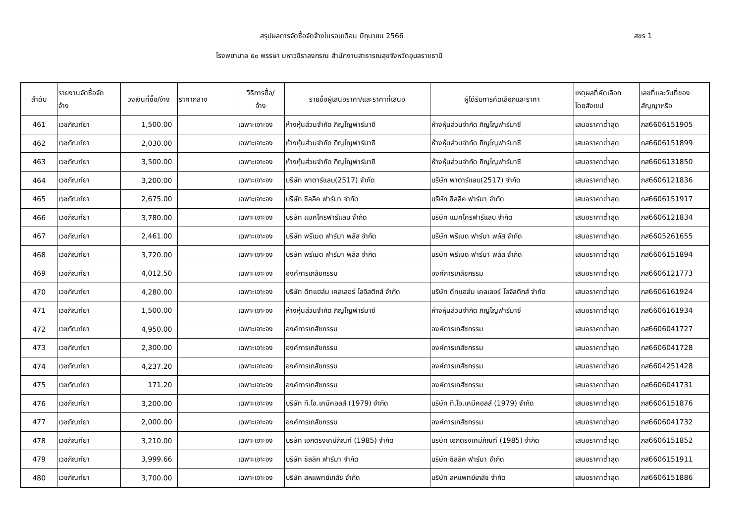สรุปผลการจัดซื้อจัดจ้างในรอบเดือน มิถุนายน 2566 สขร 1
โรงพยาบาล ๕๐ พรรษา มหาวชิราลงกรณ สำนักงานสาธารณสุขจังหวัดอุบลราชธานี
| ลำดับ | รายงานจัดซื้อจัด จ้าง | วงเงินที่ซื้อ/จ้าง | ราคากลาง | วิธีการซื้อ/ จ้าง | รายชื่อผู้เสนอราคา/และราคาที่เสนอ | ผู้ได้รับการคัดเลือกและราคา | เหตุผลที่คัดเลือก โดยสังเขป | เลขที่และวันที่ของ สัญญาหรือ |
| --- | --- | --- | --- | --- | --- | --- | --- | --- |
| 461 | เวชภัณฑ์ยา | 1,500.00 | | เฉพาะเจาะจง | ห้างหุ้นส่วนจำกัด ภิญโญฟาร์มาซี | ห้างหุ้นส่วนจำกัด ภิญโญฟาร์มาซี | เสนอราคาต่ำสุด | ภส6606151905 |
| 462 | เวชภัณฑ์ยา | 2,030.00 | | เฉพาะเจาะจง | ห้างหุ้นส่วนจำกัด ภิญโญฟาร์มาซี | ห้างหุ้นส่วนจำกัด ภิญโญฟาร์มาซี | เสนอราคาต่ำสุด | ภส6606151899 |
| 463 | เวชภัณฑ์ยา | 3,500.00 | | เฉพาะเจาะจง | ห้างหุ้นส่วนจำกัด ภิญโญฟาร์มาซี | ห้างหุ้นส่วนจำกัด ภิญโญฟาร์มาซี | เสนอราคาต่ำสุด | ภส6606131850 |
| 464 | เวชภัณฑ์ยา | 3,200.00 | | เฉพาะเจาะจง | บริษัท พาตาร์แลบ(2517) จำกัด | บริษัท พาตาร์แลบ(2517) จำกัด | เสนอราคาต่ำสุด | ภส6606121836 |
| 465 | เวชภัณฑ์ยา | 2,675.00 | | เฉพาะเจาะจง | บริษัท ซิลลิค ฟาร์มา จำกัด | บริษัท ซิลลิค ฟาร์มา จำกัด | เสนอราคาต่ำสุด | ภส6606151917 |
| 466 | เวชภัณฑ์ยา | 3,780.00 | | เฉพาะเจาะจง | บริษัท แมคโครฟาร์แลบ จำกัด | บริษัท แมคโครฟาร์แลบ จำกัด | เสนอราคาต่ำสุด | ภส6606121834 |
| 467 | เวชภัณฑ์ยา | 2,461.00 | | เฉพาะเจาะจง | บริษัท พรีเมด ฟาร์มา พลัส จำกัด | บริษัท พรีเมด ฟาร์มา พลัส จำกัด | เสนอราคาต่ำสุด | ภส6605261655 |
| 468 | เวชภัณฑ์ยา | 3,720.00 | | เฉพาะเจาะจง | บริษัท พรีเมด ฟาร์มา พลัส จำกัด | บริษัท พรีเมด ฟาร์มา พลัส จำกัด | เสนอราคาต่ำสุด | ภส6606151894 |
| 469 | เวชภัณฑ์ยา | 4,012.50 | | เฉพาะเจาะจง | องค์การเภสัชกรรม | องค์การเภสัชกรรม | เสนอราคาต่ำสุด | ภส6606121773 |
| 470 | เวชภัณฑ์ยา | 4,280.00 | | เฉพาะเจาะจง | บริษัท ดีทแฮล์ม เคลเลอร์ โลจิสติกส์ จำกัด | บริษัท ดีทแฮล์ม เคลเลอร์ โลจิสติกส์ จำกัด | เสนอราคาต่ำสุด | ภส6606161924 |
| 471 | เวชภัณฑ์ยา | 1,500.00 | | เฉพาะเจาะจง | ห้างหุ้นส่วนจำกัด ภิญโญฟาร์มาซี | ห้างหุ้นส่วนจำกัด ภิญโญฟาร์มาซี | เสนอราคาต่ำสุด | ภส6606161934 |
| 472 | เวชภัณฑ์ยา | 4,950.00 | | เฉพาะเจาะจง | องค์การเภสัชกรรม | องค์การเภสัชกรรม | เสนอราคาต่ำสุด | ภส6606041727 |
| 473 | เวชภัณฑ์ยา | 2,300.00 | | เฉพาะเจาะจง | องค์การเภสัชกรรม | องค์การเภสัชกรรม | เสนอราคาต่ำสุด | ภส6606041728 |
| 474 | เวชภัณฑ์ยา | 4,237.20 | | เฉพาะเจาะจง | องค์การเภสัชกรรม | องค์การเภสัชกรรม | เสนอราคาต่ำสุด | ภส6604251428 |
| 475 | เวชภัณฑ์ยา | 171.20 | | เฉพาะเจาะจง | องค์การเภสัชกรรม | องค์การเภสัชกรรม | เสนอราคาต่ำสุด | ภส6606041731 |
| 476 | เวชภัณฑ์ยา | 3,200.00 | | เฉพาะเจาะจง | บริษัท ที.โอ.เคมีคอลส์ (1979) จำกัด | บริษัท ที.โอ.เคมีคอลส์ (1979) จำกัด | เสนอราคาต่ำสุด | ภส6606151876 |
| 477 | เวชภัณฑ์ยา | 2,000.00 | | เฉพาะเจาะจง | องค์การเภสัชกรรม | องค์การเภสัชกรรม | เสนอราคาต่ำสุด | ภส6606041732 |
| 478 | เวชภัณฑ์ยา | 3,210.00 | | เฉพาะเจาะจง | บริษัท เอกตรงเคมีภัณฑ์ (1985) จำกัด | บริษัท เอกตรงเคมีภัณฑ์ (1985) จำกัด | เสนอราคาต่ำสุด | ภส6606151852 |
| 479 | เวชภัณฑ์ยา | 3,999.66 | | เฉพาะเจาะจง | บริษัท ซิลลิค ฟาร์มา จำกัด | บริษัท ซิลลิค ฟาร์มา จำกัด | เสนอราคาต่ำสุด | ภส6606151911 |
| 480 | เวชภัณฑ์ยา | 3,700.00 | | เฉพาะเจาะจง | บริษัท สหแพทย์เภสัช จำกัด | บริษัท สหแพทย์เภสัช จำกัด | เสนอราคาต่ำสุด | ภส6606151886 |